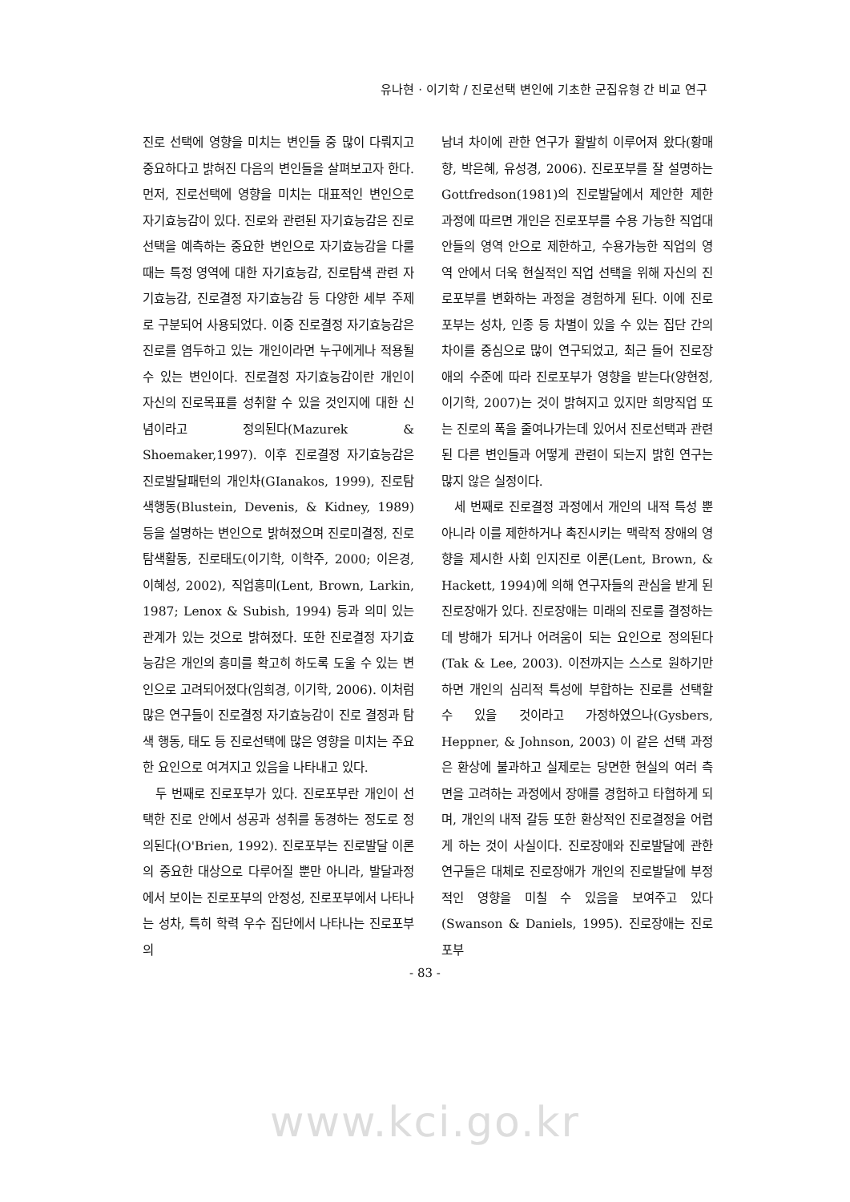유나현 · 이기학 / 진로선택 변인에 기초한 군집유형 간 비교 연구
진로 선택에 영향을 미치는 변인들 중 많이 다뤄지고 중요하다고 밝혀진 다음의 변인들을 살펴보고자 한다. 먼저, 진로선택에 영향을 미치는 대표적인 변인으로 자기효능감이 있다. 진로와 관련된 자기효능감은 진로선택을 예측하는 중요한 변인으로 자기효능감을 다룰 때는 특정 영역에 대한 자기효능감, 진로탐색 관련 자기효능감, 진로결정 자기효능감 등 다양한 세부 주제로 구분되어 사용되었다. 이중 진로결정 자기효능감은 진로를 염두하고 있는 개인이라면 누구에게나 적용될 수 있는 변인이다. 진로결정 자기효능감이란 개인이 자신의 진로목표를 성취할 수 있을 것인지에 대한 신념이라고 정의된다(Mazurek & Shoemaker,1997). 이후 진로결정 자기효능감은 진로발달패턴의 개인차(GIanakos, 1999), 진로탐색행동(Blustein, Devenis, & Kidney, 1989) 등을 설명하는 변인으로 밝혀졌으며 진로미결정, 진로탐색활동, 진로태도(이기학, 이학주, 2000; 이은경, 이혜성, 2002), 직업흥미(Lent, Brown, Larkin, 1987; Lenox & Subish, 1994) 등과 의미 있는 관계가 있는 것으로 밝혀졌다. 또한 진로결정 자기효능감은 개인의 흥미를 확고히 하도록 도울 수 있는 변인으로 고려되어졌다(임희경, 이기학, 2006). 이처럼 많은 연구들이 진로결정 자기효능감이 진로 결정과 탐색 행동, 태도 등 진로선택에 많은 영향을 미치는 주요한 요인으로 여겨지고 있음을 나타내고 있다.
두 번째로 진로포부가 있다. 진로포부란 개인이 선택한 진로 안에서 성공과 성취를 동경하는 정도로 정의된다(O'Brien, 1992). 진로포부는 진로발달 이론의 중요한 대상으로 다루어질 뿐만 아니라, 발달과정에서 보이는 진로포부의 안정성, 진로포부에서 나타나는 성차, 특히 학력 우수 집단에서 나타나는 진로포부의
남녀 차이에 관한 연구가 활발히 이루어져 왔다(황매향, 박은혜, 유성경, 2006). 진로포부를 잘 설명하는 Gottfredson(1981)의 진로발달에서 제안한 제한 과정에 따르면 개인은 진로포부를 수용 가능한 직업대안들의 영역 안으로 제한하고, 수용가능한 직업의 영역 안에서 더욱 현실적인 직업 선택을 위해 자신의 진로포부를 변화하는 과정을 경험하게 된다. 이에 진로포부는 성차, 인종 등 차별이 있을 수 있는 집단 간의 차이를 중심으로 많이 연구되었고, 최근 들어 진로장애의 수준에 따라 진로포부가 영향을 받는다(양현정, 이기학, 2007)는 것이 밝혀지고 있지만 희망직업 또는 진로의 폭을 줄여나가는데 있어서 진로선택과 관련된 다른 변인들과 어떻게 관련이 되는지 밝힌 연구는 많지 않은 실정이다.
세 번째로 진로결정 과정에서 개인의 내적 특성 뿐 아니라 이를 제한하거나 촉진시키는 맥락적 장애의 영향을 제시한 사회 인지진로 이론(Lent, Brown, & Hackett, 1994)에 의해 연구자들의 관심을 받게 된 진로장애가 있다. 진로장애는 미래의 진로를 결정하는데 방해가 되거나 어려움이 되는 요인으로 정의된다(Tak & Lee, 2003). 이전까지는 스스로 원하기만 하면 개인의 심리적 특성에 부합하는 진로를 선택할 수 있을 것이라고 가정하였으나(Gysbers, Heppner, & Johnson, 2003) 이 같은 선택 과정은 환상에 불과하고 실제로는 당면한 현실의 여러 측면을 고려하는 과정에서 장애를 경험하고 타협하게 되며, 개인의 내적 갈등 또한 환상적인 진로결정을 어렵게 하는 것이 사실이다. 진로장애와 진로발달에 관한 연구들은 대체로 진로장애가 개인의 진로발달에 부정적인 영향을 미칠 수 있음을 보여주고 있다(Swanson & Daniels, 1995). 진로장애는 진로포부
- 83 -
www.kci.go.kr